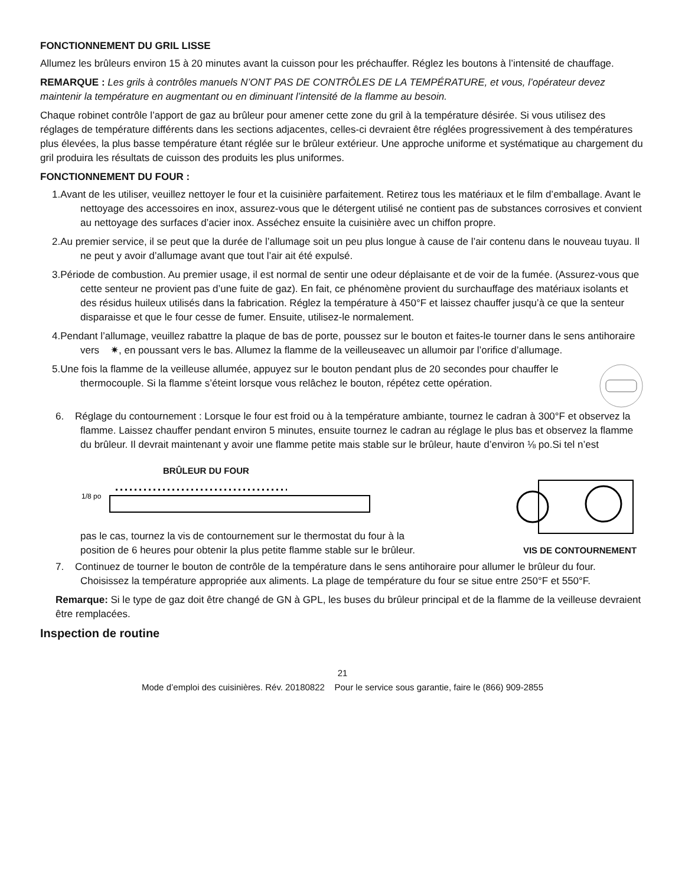FONCTIONNEMENT DU GRIL LISSE
Allumez les brûleurs environ 15 à 20 minutes avant la cuisson pour les préchauffer. Réglez les boutons à l’intensité de chauffage.
REMARQUE : Les grils à contrôles manuels N’ONT PAS DE CONTRÔLES DE LA TEMPÉRATURE, et vous, l’opérateur devez maintenir la température en augmentant ou en diminuant l’intensité de la flamme au besoin.
Chaque robinet contrôle l’apport de gaz au brûleur pour amener cette zone du gril à la température désirée. Si vous utilisez des réglages de température différents dans les sections adjacentes, celles-ci devraient être réglées progressivement à des températures plus élevées, la plus basse température étant réglée sur le brûleur extérieur. Une approche uniforme et systématique au chargement du gril produira les résultats de cuisson des produits les plus uniformes.
FONCTIONNEMENT DU FOUR :
1.Avant de les utiliser, veuillez nettoyer le four et la cuisinière parfaitement. Retirez tous les matériaux et le film d’emballage. Avant le nettoyage des accessoires en inox, assurez-vous que le détergent utilisé ne contient pas de substances corrosives et convient au nettoyage des surfaces d’acier inox. Asséchez ensuite la cuisinière avec un chiffon propre.
2.Au premier service, il se peut que la durée de l’allumage soit un peu plus longue à cause de l’air contenu dans le nouveau tuyau. Il ne peut y avoir d’allumage avant que tout l’air ait été expulsé.
3.Période de combustion. Au premier usage, il est normal de sentir une odeur déplaisante et de voir de la fumée. (Assurez-vous que cette senteur ne provient pas d’une fuite de gaz). En fait, ce phénomène provient du surchauffage des matériaux isolants et des résidus huileux utilisés dans la fabrication. Réglez la température à 450°F et laissez chauffer jusqu’à ce que la senteur disparaisse et que le four cesse de fumer. Ensuite, utilisez-le normalement.
4.Pendant l’allumage, veuillez rabattre la plaque de bas de porte, poussez sur le bouton et faites-le tourner dans le sens antihoraire vers ✷, en poussant vers le bas. Allumez la flamme de la veilleuseavec un allumoir par l’orifice d’allumage.
5.Une fois la flamme de la veilleuse allumée, appuyez sur le bouton pendant plus de 20 secondes pour chauffer le thermocouple. Si la flamme s’éteint lorsque vous relâchez le bouton, répétez cette opération.
6. Réglage du contournement : Lorsque le four est froid ou à la température ambiante, tournez le cadran à 300°F et observez la flamme. Laissez chauffer pendant environ 5 minutes, ensuite tournez le cadran au réglage le plus bas et observez la flamme du brûleur. Il devrait maintenant y avoir une flamme petite mais stable sur le brûleur, haute d’environ ⅛ po.Si tel n’est
BRÛLEUR DU FOUR
1/8 po
pas le cas, tournez la vis de contournement sur le thermostat du four à la
position de 6 heures pour obtenir la plus petite flamme stable sur le brûleur.
VIS DE CONTOURNEMENT
7. Continuez de tourner le bouton de contrôle de la température dans le sens antihoraire pour allumer le brûleur du four. Choisissez la température appropriée aux aliments. La plage de température du four se situe entre 250°F et 550°F.
Remarque: Si le type de gaz doit être changé de GN à GPL, les buses du brûleur principal et de la flamme de la veilleuse devraient être remplacées.
Inspection de routine
21
Mode d’emploi des cuisinières. Rév. 20180822 Pour le service sous garantie, faire le (866) 909-2855